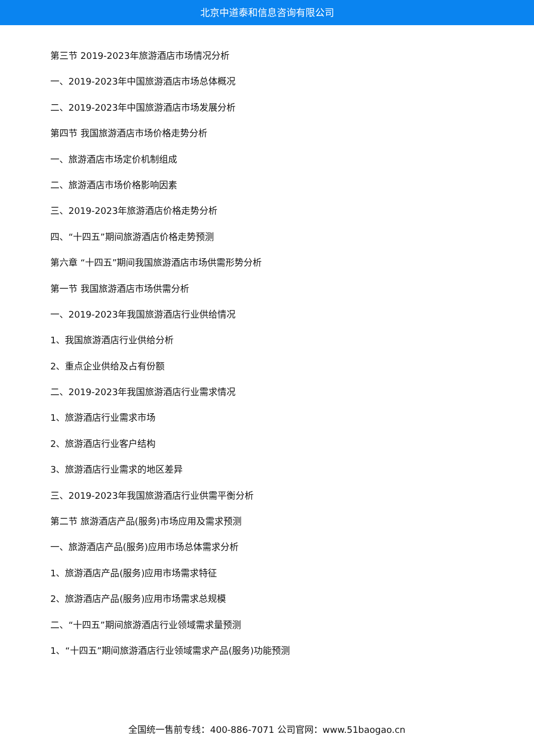北京中道泰和信息咨询有限公司
第三节 2019-2023年旅游酒店市场情况分析
一、2019-2023年中国旅游酒店市场总体概况
二、2019-2023年中国旅游酒店市场发展分析
第四节 我国旅游酒店市场价格走势分析
一、旅游酒店市场定价机制组成
二、旅游酒店市场价格影响因素
三、2019-2023年旅游酒店价格走势分析
四、“十四五”期间旅游酒店价格走势预测
第六章 “十四五”期间我国旅游酒店市场供需形势分析
第一节 我国旅游酒店市场供需分析
一、2019-2023年我国旅游酒店行业供给情况
1、我国旅游酒店行业供给分析
2、重点企业供给及占有份额
二、2019-2023年我国旅游酒店行业需求情况
1、旅游酒店行业需求市场
2、旅游酒店行业客户结构
3、旅游酒店行业需求的地区差异
三、2019-2023年我国旅游酒店行业供需平衡分析
第二节 旅游酒店产品(服务)市场应用及需求预测
一、旅游酒店产品(服务)应用市场总体需求分析
1、旅游酒店产品(服务)应用市场需求特征
2、旅游酒店产品(服务)应用市场需求总规模
二、“十四五”期间旅游酒店行业领域需求量预测
1、“十四五”期间旅游酒店行业领域需求产品(服务)功能预测
全国统一售前专线：400-886-7071 公司官网：www.51baogao.cn